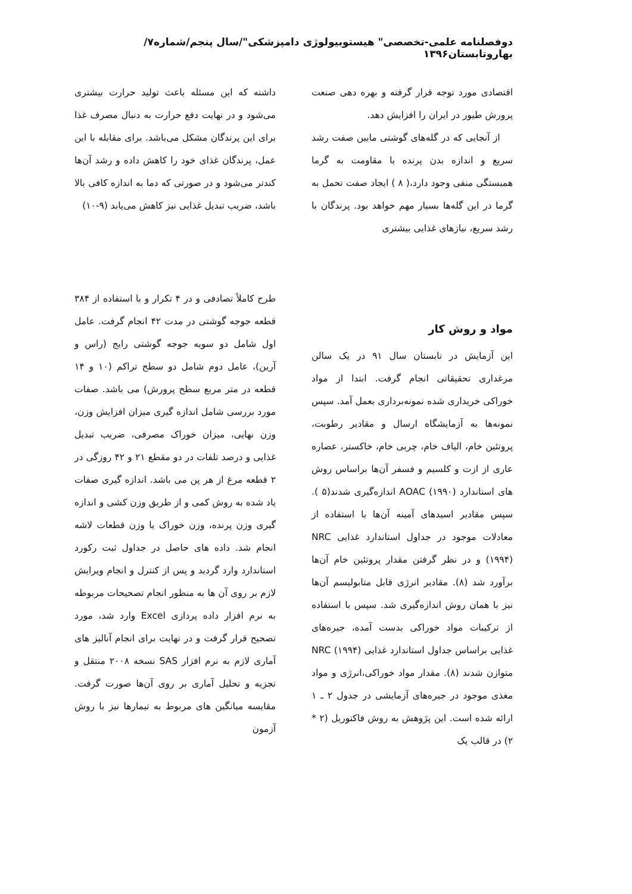دوفصلنامه علمی-تخصصی" هیستوبیولوژی دامپزشکی"/سال پنجم/شماره۷/بهاروتابستان۱۳۹۶
اقتصادی مورد توجه قرار گرفته و بهره دهی صنعت پرورش طیور در ایران را افزایش دهد.
از آنجایی که در گله‌های گوشتی مابین صفت رشد سریع و اندازه بدن پرنده با مقاومت به گرما همبستگی منفی وجود دارد،( ۸ ) ایجاد صفت تحمل به گرما در این گله‌ها بسیار مهم خواهد بود. پرندگان با رشد سریع، نیازهای غذایی بیشتری
داشته که این مسئله باعث تولید حرارت بیشتری می‌شود و در نهایت دفع حرارت به دنبال مصرف غذا برای این پرندگان مشکل می‌باشد. برای مقابله با این عمل، پرندگان غذای خود را کاهش داده و رشد آن‌ها کندتر می‌شود و در صورتی که دما به اندازه کافی بالا باشد، ضریب تبدیل غذایی نیز کاهش می‌یابد (۹-۱۰)
مواد و روش کار
این آزمایش در تابستان سال ۹۱ در یک سالن مرغداری تحقیقاتی انجام گرفت. ابتدا از مواد خوراکی خریداری شده نمونه‌برداری بعمل آمد. سپس نمونه‌ها به آزمایشگاه ارسال و مقادیر رطوبت، پروتئین خام، الیاف خام، چربی خام، خاکستر، عصاره عاری از ازت و کلسیم و فسفر آن‌ها براساس روش های استاندارد AOAC (۱۹۹۰) اندازه‌گیری شدند(۵ ). سپس مقادیر اسیدهای آمینه آن‌ها با استفاده از معادلات موجود در جداول استاندارد غذایی NRC (۱۹۹۴) و در نظر گرفتن مقدار پروتئین خام آن‌ها برآورد شد (۸). مقادیر انرژی قابل متابولیسم آن‌ها نیز با همان روش اندازه‌گیری شد. سپس با استفاده از ترکیبات مواد خوراکی بدست آمده، جیره‌های غذایی براساس جداول استاندارد غذایی NRC (۱۹۹۴) متوازن شدند (۸). مقدار مواد خوراکی،انرژی و مواد مغذی موجود در جیره‌های آزمایشی در جدول ۲ ـ ۱ ارائه شده است. این پژوهش به روش فاکتوریل (۲ * ۲) در قالب یک
طرح کاملاً تصادفی و در ۴ تکرار و با استفاده از ۳۸۴ قطعه جوجه گوشتی در مدت ۴۲ انجام گرفت. عامل اول شامل دو سویه جوجه گوشتی رایج (راس و آرین)، عامل دوم شامل دو سطح تراکم (۱۰ و ۱۴ قطعه در متر مربع سطح پرورش) می باشد. صفات مورد بررسی شامل اندازه گیری میزان افزایش وزن، وزن نهایی، میزان خوراک مصرفی، ضریب تبدیل غذایی و درصد تلفات در دو مقطع ۲۱ و ۴۲ روزگی در ۲ قطعه مرغ از هر پن می باشد. اندازه گیری صفات یاد شده به روش کمی و از طریق وزن کشی و اندازه گیری وزن پرنده، وزن خوراک یا وزن قطعات لاشه انجام شد. داده های حاصل در جداول ثبت رکورد استاندارد وارد گردید و پس از کنترل و انجام ویرایش لازم بر روی آن ها به منظور انجام تصحیحات مربوطه به نرم افزار داده پردازی Excel وارد شد، مورد تصحیح قرار گرفت و در نهایت برای انجام آنالیز های آماری لازم به نرم افزار SAS نسخه ۲۰۰۸ منتقل و تجزیه و تحلیل آماری بر روی آن‌ها صورت گرفت. مقایسه میانگین های مربوط به تیمارها نیز با روش آزمون